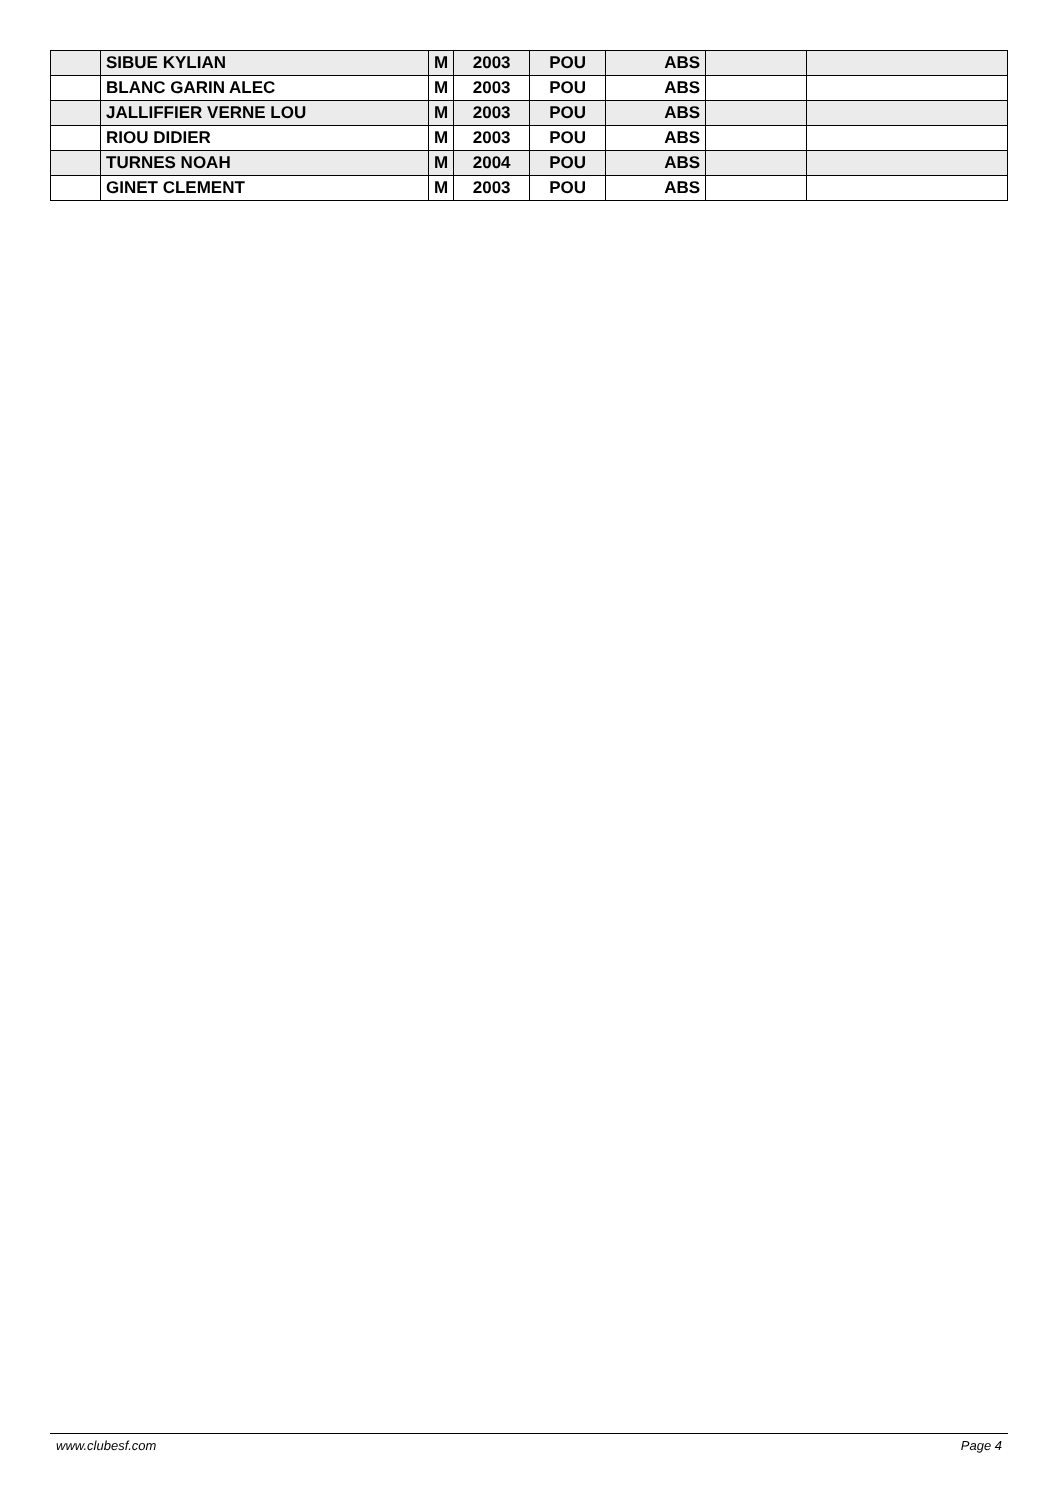| | SIBUE KYLIAN | M | 2003 | POU | ABS | | |
| | BLANC GARIN ALEC | M | 2003 | POU | ABS | | |
| | JALLIFFIER VERNE LOU | M | 2003 | POU | ABS | | |
| | RIOU DIDIER | M | 2003 | POU | ABS | | |
| | TURNES NOAH | M | 2004 | POU | ABS | | |
| | GINET CLEMENT | M | 2003 | POU | ABS | | |
www.clubesf.com Page 4